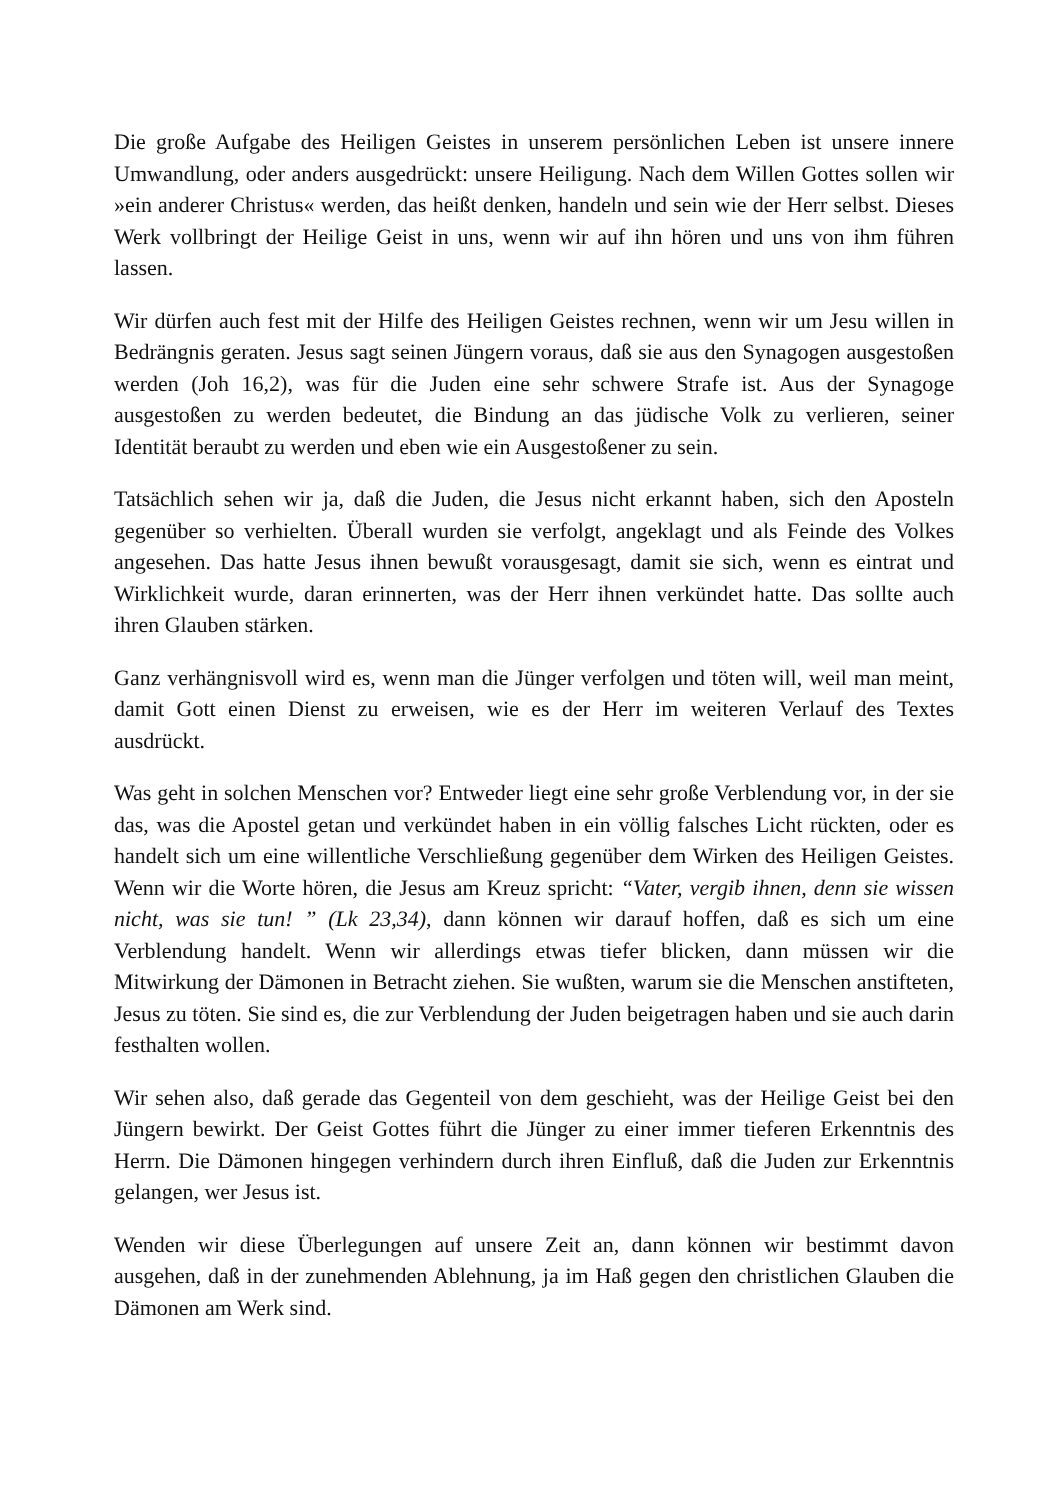Die große Aufgabe des Heiligen Geistes in unserem persönlichen Leben ist unsere innere Umwandlung, oder anders ausgedrückt: unsere Heiligung. Nach dem Willen Gottes sollen wir »ein anderer Christus« werden, das heißt denken, handeln und sein wie der Herr selbst. Dieses Werk vollbringt der Heilige Geist in uns, wenn wir auf ihn hören und uns von ihm führen lassen.
Wir dürfen auch fest mit der Hilfe des Heiligen Geistes rechnen, wenn wir um Jesu willen in Bedrängnis geraten. Jesus sagt seinen Jüngern voraus, daß sie aus den Synagogen ausgestoßen werden (Joh 16,2), was für die Juden eine sehr schwere Strafe ist. Aus der Synagoge ausgestoßen zu werden bedeutet, die Bindung an das jüdische Volk zu verlieren, seiner Identität beraubt zu werden und eben wie ein Ausgestoßener zu sein.
Tatsächlich sehen wir ja, daß die Juden, die Jesus nicht erkannt haben, sich den Aposteln gegenüber so verhielten. Überall wurden sie verfolgt, angeklagt und als Feinde des Volkes angesehen. Das hatte Jesus ihnen bewußt vorausgesagt, damit sie sich, wenn es eintrat und Wirklichkeit wurde, daran erinnerten, was der Herr ihnen verkündet hatte. Das sollte auch ihren Glauben stärken.
Ganz verhängnisvoll wird es, wenn man die Jünger verfolgen und töten will, weil man meint, damit Gott einen Dienst zu erweisen, wie es der Herr im weiteren Verlauf des Textes ausdrückt.
Was geht in solchen Menschen vor? Entweder liegt eine sehr große Verblendung vor, in der sie das, was die Apostel getan und verkündet haben in ein völlig falsches Licht rückten, oder es handelt sich um eine willentliche Verschließung gegenüber dem Wirken des Heiligen Geistes. Wenn wir die Worte hören, die Jesus am Kreuz spricht: “Vater, vergib ihnen, denn sie wissen nicht, was sie tun! ” (Lk 23,34), dann können wir darauf hoffen, daß es sich um eine Verblendung handelt. Wenn wir allerdings etwas tiefer blicken, dann müssen wir die Mitwirkung der Dämonen in Betracht ziehen. Sie wußten, warum sie die Menschen anstifteten, Jesus zu töten. Sie sind es, die zur Verblendung der Juden beigetragen haben und sie auch darin festhalten wollen.
Wir sehen also, daß gerade das Gegenteil von dem geschieht, was der Heilige Geist bei den Jüngern bewirkt. Der Geist Gottes führt die Jünger zu einer immer tieferen Erkenntnis des Herrn. Die Dämonen hingegen verhindern durch ihren Einfluß, daß die Juden zur Erkenntnis gelangen, wer Jesus ist.
Wenden wir diese Überlegungen auf unsere Zeit an, dann können wir bestimmt davon ausgehen, daß in der zunehmenden Ablehnung, ja im Haß gegen den christlichen Glauben die Dämonen am Werk sind.